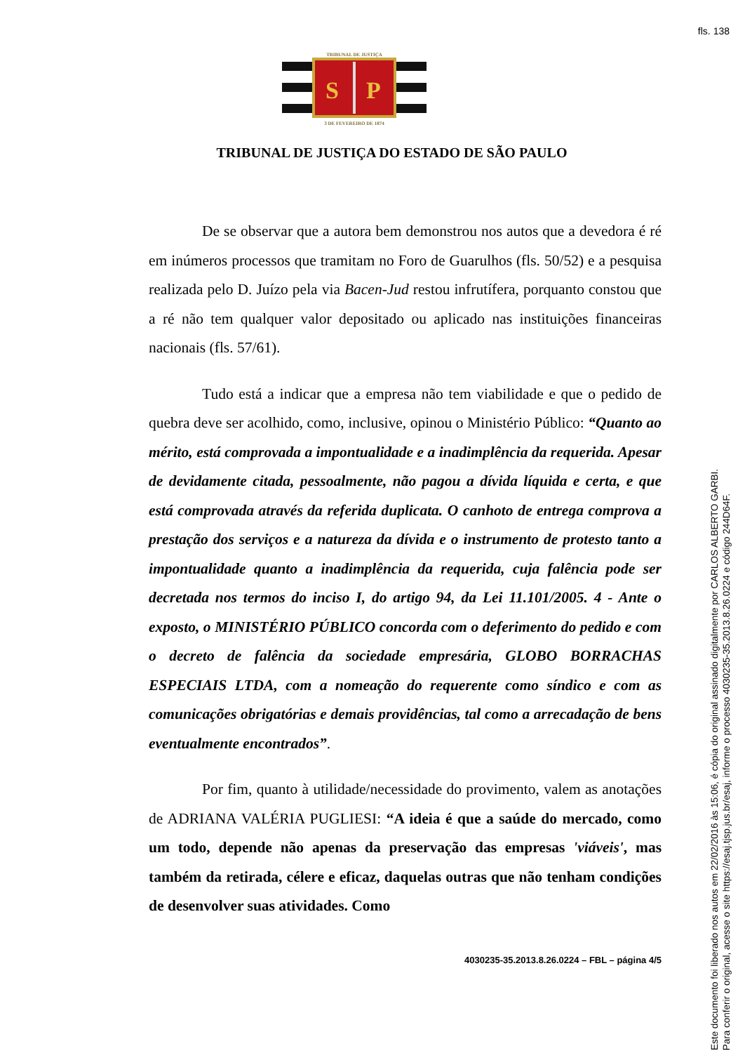fls. 138
TRIBUNAL DE JUSTIÇA
S
P
3 DE FEVEREIRO DE 1874
TRIBUNAL DE JUSTIÇA DO ESTADO DE SÃO PAULO
De se observar que a autora bem demonstrou nos autos que a devedora é ré em inúmeros processos que tramitam no Foro de Guarulhos (fls. 50/52) e a pesquisa realizada pelo D. Juízo pela via Bacen-Jud restou infrutífera, porquanto constou que a ré não tem qualquer valor depositado ou aplicado nas instituições financeiras nacionais (fls. 57/61).
Tudo está a indicar que a empresa não tem viabilidade e que o pedido de quebra deve ser acolhido, como, inclusive, opinou o Ministério Público: “Quanto ao mérito, está comprovada a impontualidade e a inadimplência da requerida. Apesar de devidamente citada, pessoalmente, não pagou a dívida líquida e certa, e que está comprovada através da referida duplicata. O canhoto de entrega comprova a prestação dos serviços e a natureza da dívida e o instrumento de protesto tanto a impontualidade quanto a inadimplência da requerida, cuja falência pode ser decretada nos termos do inciso I, do artigo 94, da Lei 11.101/2005. 4 - Ante o exposto, o MINISTÉRIO PÚBLICO concorda com o deferimento do pedido e com o decreto de falência da sociedade empresária, GLOBO BORRACHAS ESPECIAIS LTDA, com a nomeação do requerente como síndico e com as comunicações obrigatórias e demais providências, tal como a arrecadação de bens eventualmente encontrados”.
Por fim, quanto à utilidade/necessidade do provimento, valem as anotações de ADRIANA VALÉRIA PUGLIESI: “A ideia é que a saúde do mercado, como um todo, depende não apenas da preservação das empresas 'viáveis', mas também da retirada, célere e eficaz, daquelas outras que não tenham condições de desenvolver suas atividades. Como
4030235-35.2013.8.26.0224 – FBL – página 4/5
Este documento foi liberado nos autos em 22/02/2016 às 15:06, é cópia do original assinado digitalmente por CARLOS ALBERTO GARBI.
Para conferir o original, acesse o site https://esaj.tjsp.jus.br/esaj, informe o processo 4030235-35.2013.8.26.0224 e código 244D64F.